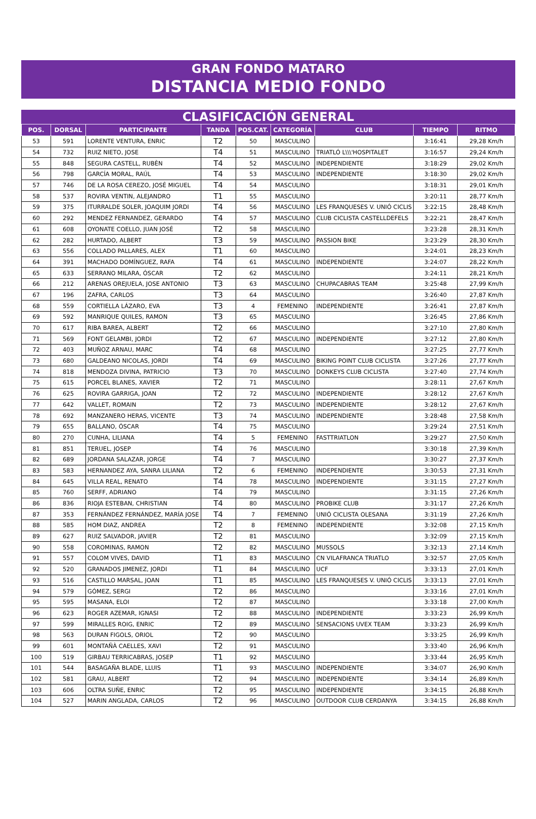GRAN FONDO MATARO
DISTANCIA MEDIO FONDO
CLASIFICACIÓN GENERAL
| POS. | DORSAL | PARTICIPANTE | TANDA | POS.CAT. | CATEGORÍA | CLUB | TIEMPO | RITMO |
| --- | --- | --- | --- | --- | --- | --- | --- | --- |
| 53 | 591 | LORENTE VENTURA, ENRIC | T2 | 50 | MASCULINO | | 3:16:41 | 29,28 Km/h |
| 54 | 732 | RUIZ NIETO, JOSE | T4 | 51 | MASCULINO | TRIATLÓ L\\\'HOSPITALET | 3:16:57 | 29,24 Km/h |
| 55 | 848 | SEGURA CASTELL, RUBÈN | T4 | 52 | MASCULINO | INDEPENDIENTE | 3:18:29 | 29,02 Km/h |
| 56 | 798 | GARCÍA MORAL, RAÚL | T4 | 53 | MASCULINO | INDEPENDIENTE | 3:18:30 | 29,02 Km/h |
| 57 | 746 | DE LA ROSA CEREZO, JOSÉ MIGUEL | T4 | 54 | MASCULINO | | 3:18:31 | 29,01 Km/h |
| 58 | 537 | ROVIRA VENTIN, ALEJANDRO | T1 | 55 | MASCULINO | | 3:20:11 | 28,77 Km/h |
| 59 | 375 | ITURRALDE SOLER, JOAQUIM JORDI | T4 | 56 | MASCULINO | LES FRANQUESES V. UNIÓ CICLIS | 3:22:15 | 28,48 Km/h |
| 60 | 292 | MENDEZ FERNANDEZ, GERARDO | T4 | 57 | MASCULINO | CLUB CICLISTA CASTELLDEFELS | 3:22:21 | 28,47 Km/h |
| 61 | 608 | OYONATE COELLO, JUAN JOSÉ | T2 | 58 | MASCULINO | | 3:23:28 | 28,31 Km/h |
| 62 | 282 | HURTADO, ALBERT | T3 | 59 | MASCULINO | PASSION BIKE | 3:23:29 | 28,30 Km/h |
| 63 | 556 | COLLADO PALLARES, ALEX | T1 | 60 | MASCULINO | | 3:24:01 | 28,23 Km/h |
| 64 | 391 | MACHADO DOMÍNGUEZ, RAFA | T4 | 61 | MASCULINO | INDEPENDIENTE | 3:24:07 | 28,22 Km/h |
| 65 | 633 | SERRANO MILARA, ÓSCAR | T2 | 62 | MASCULINO | | 3:24:11 | 28,21 Km/h |
| 66 | 212 | ARENAS OREJUELA, JOSE ANTONIO | T3 | 63 | MASCULINO | CHUPACABRAS TEAM | 3:25:48 | 27,99 Km/h |
| 67 | 196 | ZAFRA, CARLOS | T3 | 64 | MASCULINO | | 3:26:40 | 27,87 Km/h |
| 68 | 559 | CORTIELLA LÁZARO, EVA | T3 | 4 | FEMENINO | INDEPENDIENTE | 3:26:41 | 27,87 Km/h |
| 69 | 592 | MANRIQUE QUILES, RAMON | T3 | 65 | MASCULINO | | 3:26:45 | 27,86 Km/h |
| 70 | 617 | RIBA BAREA, ALBERT | T2 | 66 | MASCULINO | | 3:27:10 | 27,80 Km/h |
| 71 | 569 | FONT GELAMBI, JORDI | T2 | 67 | MASCULINO | INDEPENDIENTE | 3:27:12 | 27,80 Km/h |
| 72 | 403 | MUÑOZ ARNAU, MARC | T4 | 68 | MASCULINO | | 3:27:25 | 27,77 Km/h |
| 73 | 680 | GALDEANO NICOLAS, JORDI | T4 | 69 | MASCULINO | BIKING POINT CLUB CICLISTA | 3:27:26 | 27,77 Km/h |
| 74 | 818 | MENDOZA DIVINA, PATRICIO | T3 | 70 | MASCULINO | DONKEYS CLUB CICLISTA | 3:27:40 | 27,74 Km/h |
| 75 | 615 | PORCEL BLANES, XAVIER | T2 | 71 | MASCULINO | | 3:28:11 | 27,67 Km/h |
| 76 | 625 | ROVIRA GARRIGA, JOAN | T2 | 72 | MASCULINO | INDEPENDIENTE | 3:28:12 | 27,67 Km/h |
| 77 | 642 | VALLET, ROMAIN | T2 | 73 | MASCULINO | INDEPENDIENTE | 3:28:12 | 27,67 Km/h |
| 78 | 692 | MANZANERO HERAS, VICENTE | T3 | 74 | MASCULINO | INDEPENDIENTE | 3:28:48 | 27,58 Km/h |
| 79 | 655 | BALLANO, ÓSCAR | T4 | 75 | MASCULINO | | 3:29:24 | 27,51 Km/h |
| 80 | 270 | CUNHA, LILIANA | T4 | 5 | FEMENINO | FASTTRIATLON | 3:29:27 | 27,50 Km/h |
| 81 | 851 | TERUEL, JOSEP | T4 | 76 | MASCULINO | | 3:30:18 | 27,39 Km/h |
| 82 | 689 | JORDANA SALAZAR, JORGE | T4 | 7 | MASCULINO | | 3:30:27 | 27,37 Km/h |
| 83 | 583 | HERNANDEZ AYA, SANRA LILIANA | T2 | 6 | FEMENINO | INDEPENDIENTE | 3:30:53 | 27,31 Km/h |
| 84 | 645 | VILLA REAL, RENATO | T4 | 78 | MASCULINO | INDEPENDIENTE | 3:31:15 | 27,27 Km/h |
| 85 | 760 | SERFF, ADRIANO | T4 | 79 | MASCULINO | | 3:31:15 | 27,26 Km/h |
| 86 | 836 | RIOJA ESTEBAN, CHRISTIAN | T4 | 80 | MASCULINO | PROBIKE CLUB | 3:31:17 | 27,26 Km/h |
| 87 | 353 | FERNÁNDEZ FERNÁNDEZ, MARÍA JOSE | T4 | 7 | FEMENINO | UNIÓ CICLISTA OLESANA | 3:31:19 | 27,26 Km/h |
| 88 | 585 | HOM DIAZ, ANDREA | T2 | 8 | FEMENINO | INDEPENDIENTE | 3:32:08 | 27,15 Km/h |
| 89 | 627 | RUIZ SALVADOR, JAVIER | T2 | 81 | MASCULINO | | 3:32:09 | 27,15 Km/h |
| 90 | 558 | COROMINAS, RAMON | T2 | 82 | MASCULINO | MUSSOLS | 3:32:13 | 27,14 Km/h |
| 91 | 557 | COLOM VIVES, DAVID | T1 | 83 | MASCULINO | CN VILAFRANCA TRIATLO | 3:32:57 | 27,05 Km/h |
| 92 | 520 | GRANADOS JIMENEZ, JORDI | T1 | 84 | MASCULINO | UCF | 3:33:13 | 27,01 Km/h |
| 93 | 516 | CASTILLO MARSAL, JOAN | T1 | 85 | MASCULINO | LES FRANQUESES V. UNIÓ CICLIS | 3:33:13 | 27,01 Km/h |
| 94 | 579 | GÓMEZ, SERGI | T2 | 86 | MASCULINO | | 3:33:16 | 27,01 Km/h |
| 95 | 595 | MASANA, ELOI | T2 | 87 | MASCULINO | | 3:33:18 | 27,00 Km/h |
| 96 | 623 | ROGER AZEMAR, IGNASI | T2 | 88 | MASCULINO | INDEPENDIENTE | 3:33:23 | 26,99 Km/h |
| 97 | 599 | MIRALLES ROIG, ENRIC | T2 | 89 | MASCULINO | SENSACIONS UVEX TEAM | 3:33:23 | 26,99 Km/h |
| 98 | 563 | DURAN FIGOLS, ORIOL | T2 | 90 | MASCULINO | | 3:33:25 | 26,99 Km/h |
| 99 | 601 | MONTAÑÀ CAELLES, XAVI | T2 | 91 | MASCULINO | | 3:33:40 | 26,96 Km/h |
| 100 | 519 | GIRBAU TERRICABRAS, JOSEP | T1 | 92 | MASCULINO | | 3:33:44 | 26,95 Km/h |
| 101 | 544 | BASAGAÑA BLADE, LLUIS | T1 | 93 | MASCULINO | INDEPENDIENTE | 3:34:07 | 26,90 Km/h |
| 102 | 581 | GRAU, ALBERT | T2 | 94 | MASCULINO | INDEPENDIENTE | 3:34:14 | 26,89 Km/h |
| 103 | 606 | OLTRA SUÑE, ENRIC | T2 | 95 | MASCULINO | INDEPENDIENTE | 3:34:15 | 26,88 Km/h |
| 104 | 527 | MARIN ANGLADA, CARLOS | T2 | 96 | MASCULINO | OUTDOOR CLUB CERDANYA | 3:34:15 | 26,88 Km/h |